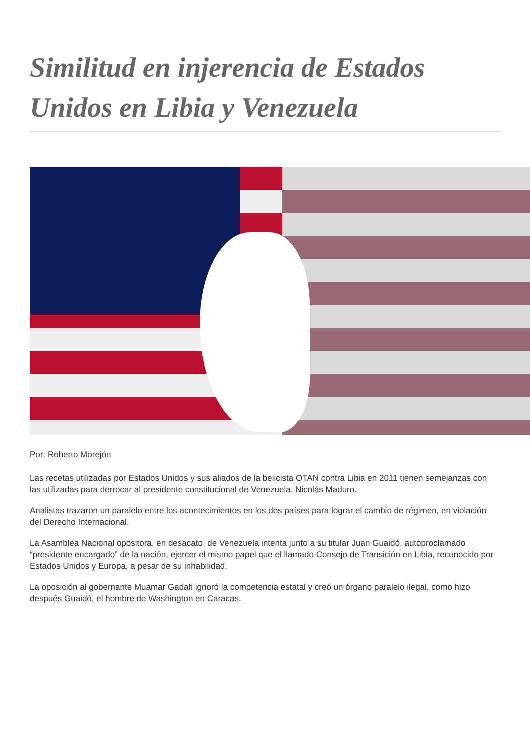Similitud en injerencia de Estados Unidos en Libia y Venezuela
Por: Roberto Morejón
Las recetas utilizadas por Estados Unidos y sus aliados de la belicista OTAN contra Libia en 2011 tienen semejanzas con las utilizadas para derrocar al presidente constitucional de Venezuela, Nicolás Maduro.
Analistas trazaron un paralelo entre los acontecimientos en los dos países para lograr el cambio de régimen, en violación del Derecho Internacional.
La Asamblea Nacional opositora, en desacato, de Venezuela intenta junto a su titular Juan Guaidó, autoproclamado “presidente encargado” de la nación, ejercer el mismo papel que el llamado Consejo de Transición en Libia, reconocido por Estados Unidos y Europa, a pesar de su inhabilidad.
La oposición al gobernante Muamar Gadafi ignoró la competencia estatal y creó un órgano paralelo ilegal, como hizo después Guaidó, el hombre de Washington en Caracas.